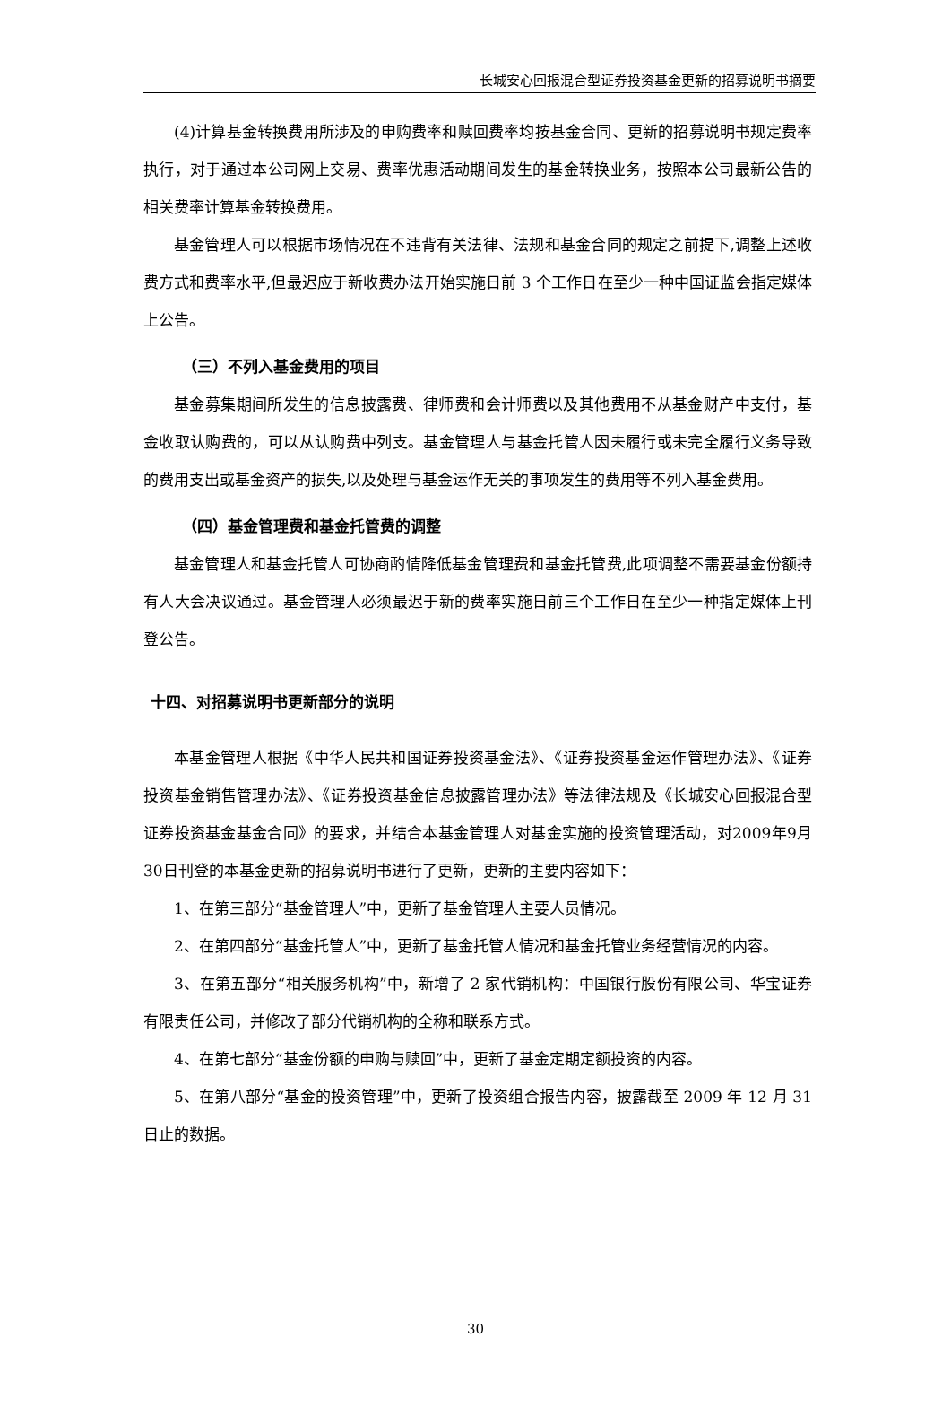长城安心回报混合型证券投资基金更新的招募说明书摘要
(4)计算基金转换费用所涉及的申购费率和赎回费率均按基金合同、更新的招募说明书规定费率执行，对于通过本公司网上交易、费率优惠活动期间发生的基金转换业务，按照本公司最新公告的相关费率计算基金转换费用。
基金管理人可以根据市场情况在不违背有关法律、法规和基金合同的规定之前提下,调整上述收费方式和费率水平,但最迟应于新收费办法开始实施日前 3 个工作日在至少一种中国证监会指定媒体上公告。
（三）不列入基金费用的项目
基金募集期间所发生的信息披露费、律师费和会计师费以及其他费用不从基金财产中支付，基金收取认购费的，可以从认购费中列支。基金管理人与基金托管人因未履行或未完全履行义务导致的费用支出或基金资产的损失,以及处理与基金运作无关的事项发生的费用等不列入基金费用。
（四）基金管理费和基金托管费的调整
基金管理人和基金托管人可协商酌情降低基金管理费和基金托管费,此项调整不需要基金份额持有人大会决议通过。基金管理人必须最迟于新的费率实施日前三个工作日在至少一种指定媒体上刊登公告。
十四、对招募说明书更新部分的说明
本基金管理人根据《中华人民共和国证券投资基金法》、《证券投资基金运作管理办法》、《证券投资基金销售管理办法》、《证券投资基金信息披露管理办法》等法律法规及《长城安心回报混合型证券投资基金基金合同》的要求，并结合本基金管理人对基金实施的投资管理活动，对2009年9月30日刊登的本基金更新的招募说明书进行了更新，更新的主要内容如下：
1、在第三部分“基金管理人”中，更新了基金管理人主要人员情况。
2、在第四部分“基金托管人”中，更新了基金托管人情况和基金托管业务经营情况的内容。
3、在第五部分“相关服务机构”中，新增了 2 家代销机构：中国银行股份有限公司、华宝证券有限责任公司，并修改了部分代销机构的全称和联系方式。
4、在第七部分“基金份额的申购与赎回”中，更新了基金定期定额投资的内容。
5、在第八部分“基金的投资管理”中，更新了投资组合报告内容，披露截至 2009 年 12 月 31 日止的数据。
30